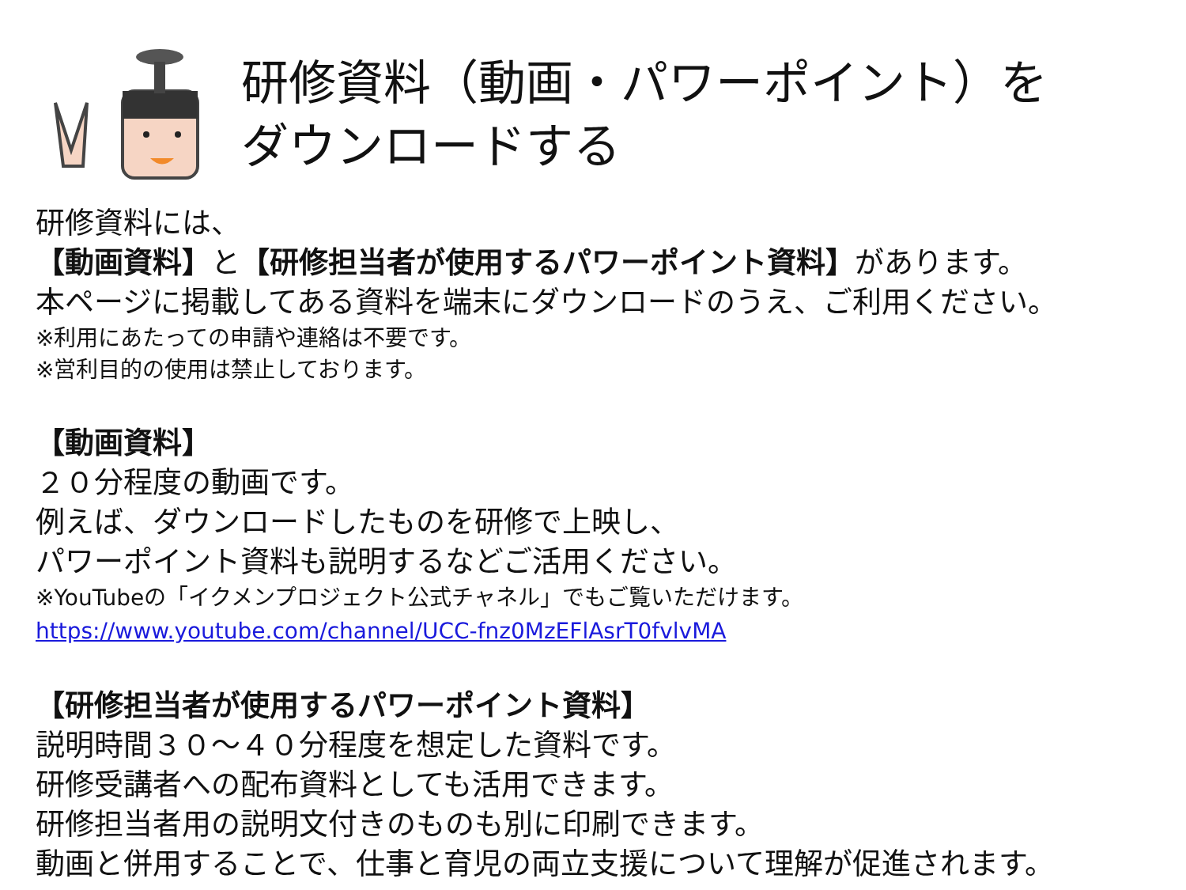研修資料（動画・パワーポイント）を
ダウンロードする
研修資料には、
【動画資料】と【研修担当者が使用するパワーポイント資料】があります。
本ページに掲載してある資料を端末にダウンロードのうえ、ご利用ください。
※利用にあたっての申請や連絡は不要です。
※営利目的の使用は禁止しております。
【動画資料】
２０分程度の動画です。
例えば、ダウンロードしたものを研修で上映し、
パワーポイント資料も説明するなどご活用ください。
※YouTubeの「イクメンプロジェクト公式チャネル」でもご覧いただけます。
https://www.youtube.com/channel/UCC-fnz0MzEFlAsrT0fvlvMA
【研修担当者が使用するパワーポイント資料】
説明時間３０～４０分程度を想定した資料です。
研修受講者への配布資料としても活用できます。
研修担当者用の説明文付きのものも別に印刷できます。
動画と併用することで、仕事と育児の両立支援について理解が促進されます。